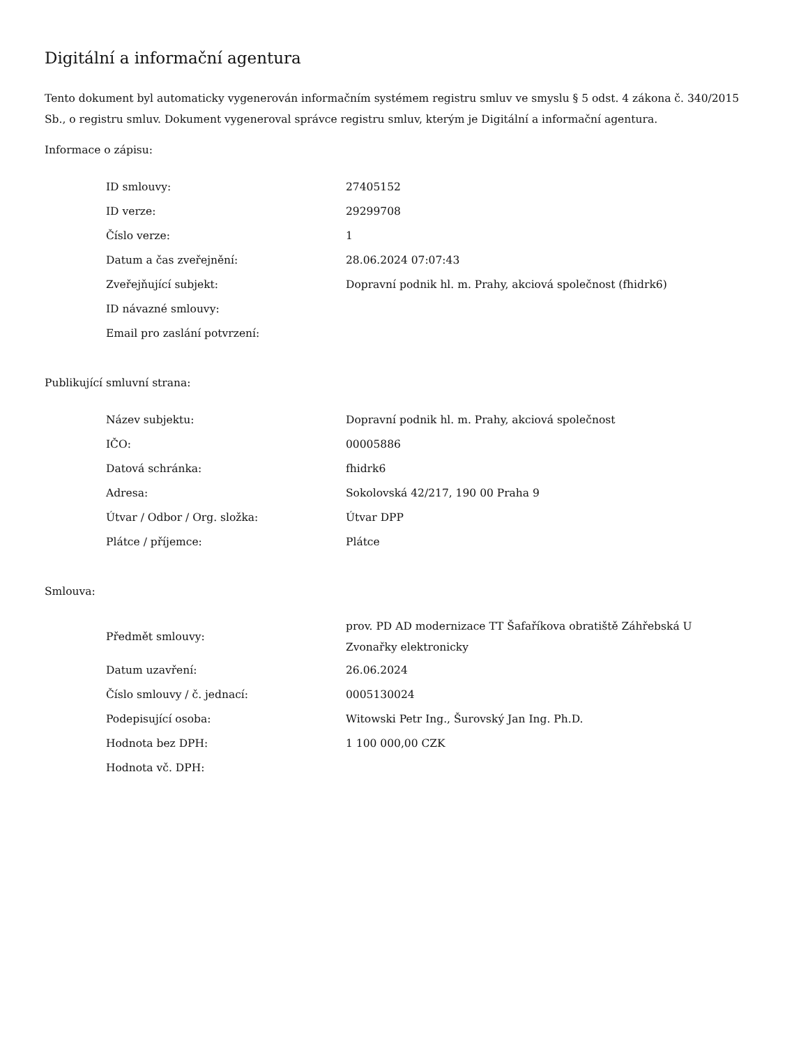Digitální a informační agentura
Tento dokument byl automaticky vygenerován informačním systémem registru smluv ve smyslu § 5 odst. 4 zákona č. 340/2015 Sb., o registru smluv. Dokument vygeneroval správce registru smluv, kterým je Digitální a informační agentura.
Informace o zápisu:
| ID smlouvy: | 27405152 |
| ID verze: | 29299708 |
| Číslo verze: | 1 |
| Datum a čas zveřejnění: | 28.06.2024 07:07:43 |
| Zveřejňující subjekt: | Dopravní podnik hl. m. Prahy, akciová společnost (fhidrk6) |
| ID návazné smlouvy: | |
| Email pro zaslání potvrzení: | |
Publikující smluvní strana:
| Název subjektu: | Dopravní podnik hl. m. Prahy, akciová společnost |
| IČO: | 00005886 |
| Datová schránka: | fhidrk6 |
| Adresa: | Sokolovská 42/217, 190 00 Praha 9 |
| Útvar / Odbor / Org. složka: | Útvar DPP |
| Plátce / příjemce: | Plátce |
Smlouva:
| Předmět smlouvy: | prov. PD AD modernizace TT Šafaříkova obratiště Záhřebská U Zvonařky elektronicky |
| Datum uzavření: | 26.06.2024 |
| Číslo smlouvy / č. jednací: | 0005130024 |
| Podepisující osoba: | Witowski Petr Ing., Šurovský Jan Ing. Ph.D. |
| Hodnota bez DPH: | 1 100 000,00 CZK |
| Hodnota vč. DPH: | |